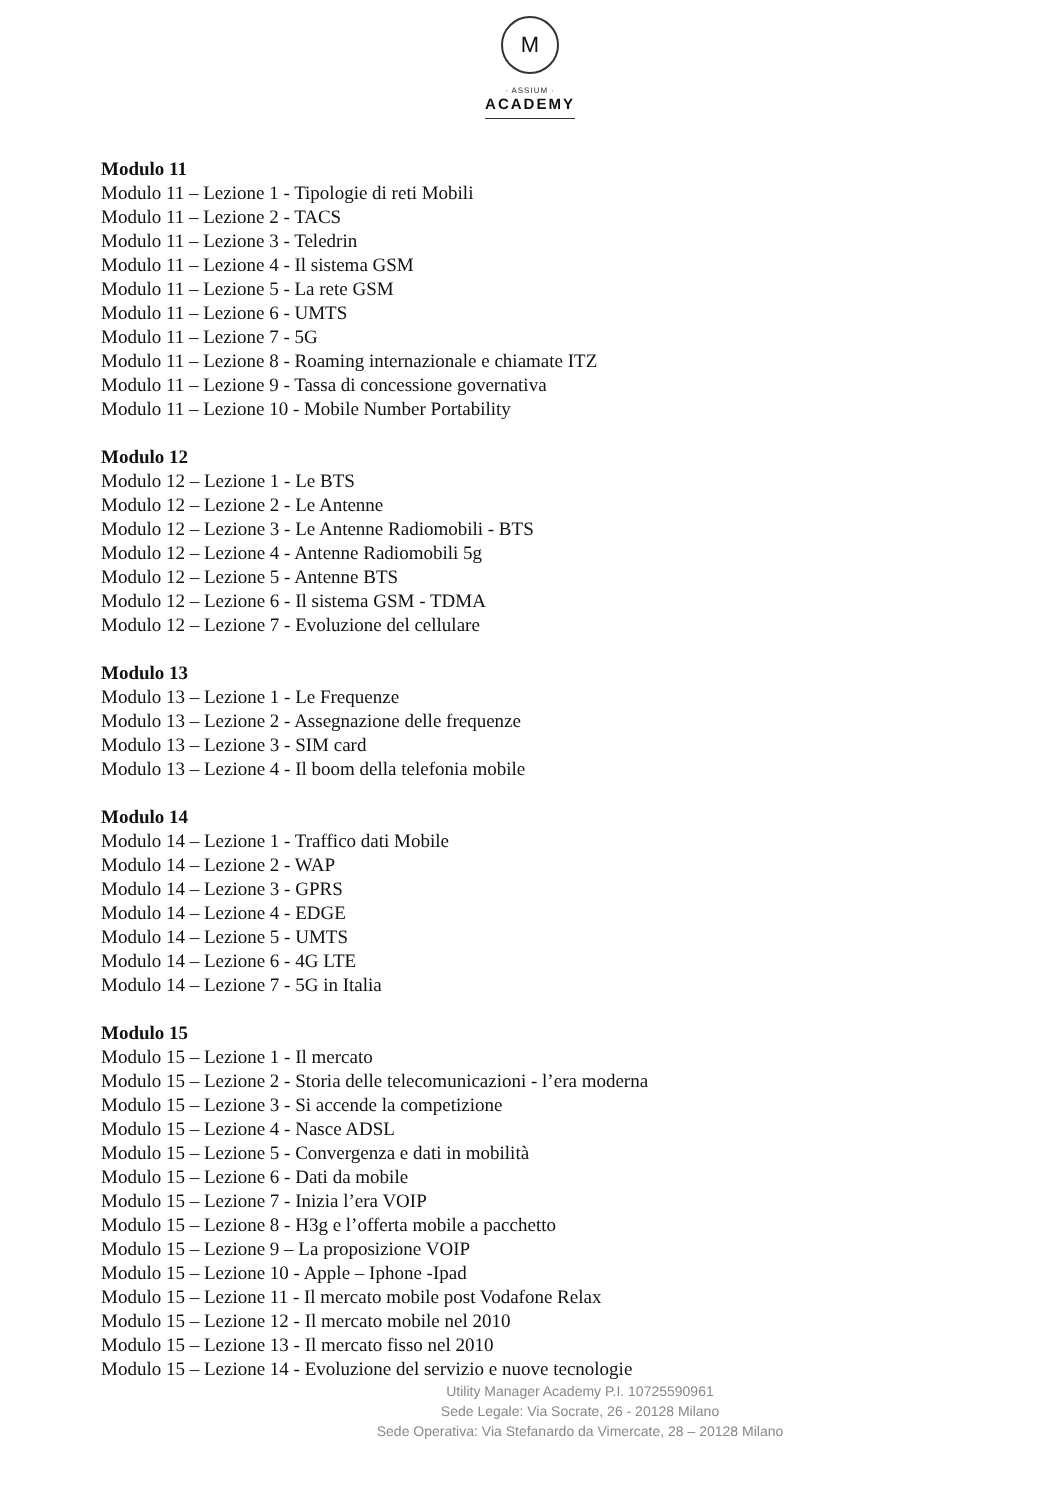M
· ASSIUM ·
ACADEMY
Modulo 11
Modulo 11 – Lezione 1 - Tipologie di reti Mobili
Modulo 11 – Lezione 2 - TACS
Modulo 11 – Lezione 3 - Teledrin
Modulo 11 – Lezione 4 - Il sistema GSM
Modulo 11 – Lezione 5 - La rete GSM
Modulo 11 – Lezione 6 - UMTS
Modulo 11 – Lezione 7 - 5G
Modulo 11 – Lezione 8 - Roaming internazionale e chiamate ITZ
Modulo 11 – Lezione 9 - Tassa di concessione governativa
Modulo 11 – Lezione 10 - Mobile Number Portability
Modulo 12
Modulo 12 – Lezione 1 - Le BTS
Modulo 12 – Lezione 2 - Le Antenne
Modulo 12 – Lezione 3 - Le Antenne Radiomobili - BTS
Modulo 12 – Lezione 4 - Antenne Radiomobili 5g
Modulo 12 – Lezione 5 - Antenne BTS
Modulo 12 – Lezione 6 - Il sistema GSM - TDMA
Modulo 12 – Lezione 7 - Evoluzione del cellulare
Modulo 13
Modulo 13 – Lezione 1 - Le Frequenze
Modulo 13 – Lezione 2 - Assegnazione delle frequenze
Modulo 13 – Lezione 3 - SIM card
Modulo 13 – Lezione 4 - Il boom della telefonia mobile
Modulo 14
Modulo 14 – Lezione 1 - Traffico dati Mobile
Modulo 14 – Lezione 2 - WAP
Modulo 14 – Lezione 3 - GPRS
Modulo 14 – Lezione 4 - EDGE
Modulo 14 – Lezione 5 - UMTS
Modulo 14 – Lezione 6 - 4G LTE
Modulo 14 – Lezione 7 - 5G in Italia
Modulo 15
Modulo 15 – Lezione 1 - Il mercato
Modulo 15 – Lezione 2 - Storia delle telecomunicazioni - l’era moderna
Modulo 15 – Lezione 3 - Si accende la competizione
Modulo 15 – Lezione 4 - Nasce ADSL
Modulo 15 – Lezione 5 - Convergenza e dati in mobilità
Modulo 15 – Lezione 6 - Dati da mobile
Modulo 15 – Lezione 7 - Inizia l’era VOIP
Modulo 15 – Lezione 8 - H3g e l’offerta mobile a pacchetto
Modulo 15 – Lezione 9 – La proposizione VOIP
Modulo 15 – Lezione 10 - Apple – Iphone -Ipad
Modulo 15 – Lezione 11 - Il mercato mobile post Vodafone Relax
Modulo 15 – Lezione 12 - Il mercato mobile nel 2010
Modulo 15 – Lezione 13 - Il mercato fisso nel 2010
Modulo 15 – Lezione 14 - Evoluzione del servizio e nuove tecnologie
Utility Manager Academy P.I. 10725590961
Sede Legale: Via Socrate, 26 - 20128 Milano
Sede Operativa: Via Stefanardo da Vimercate, 28 – 20128 Milano